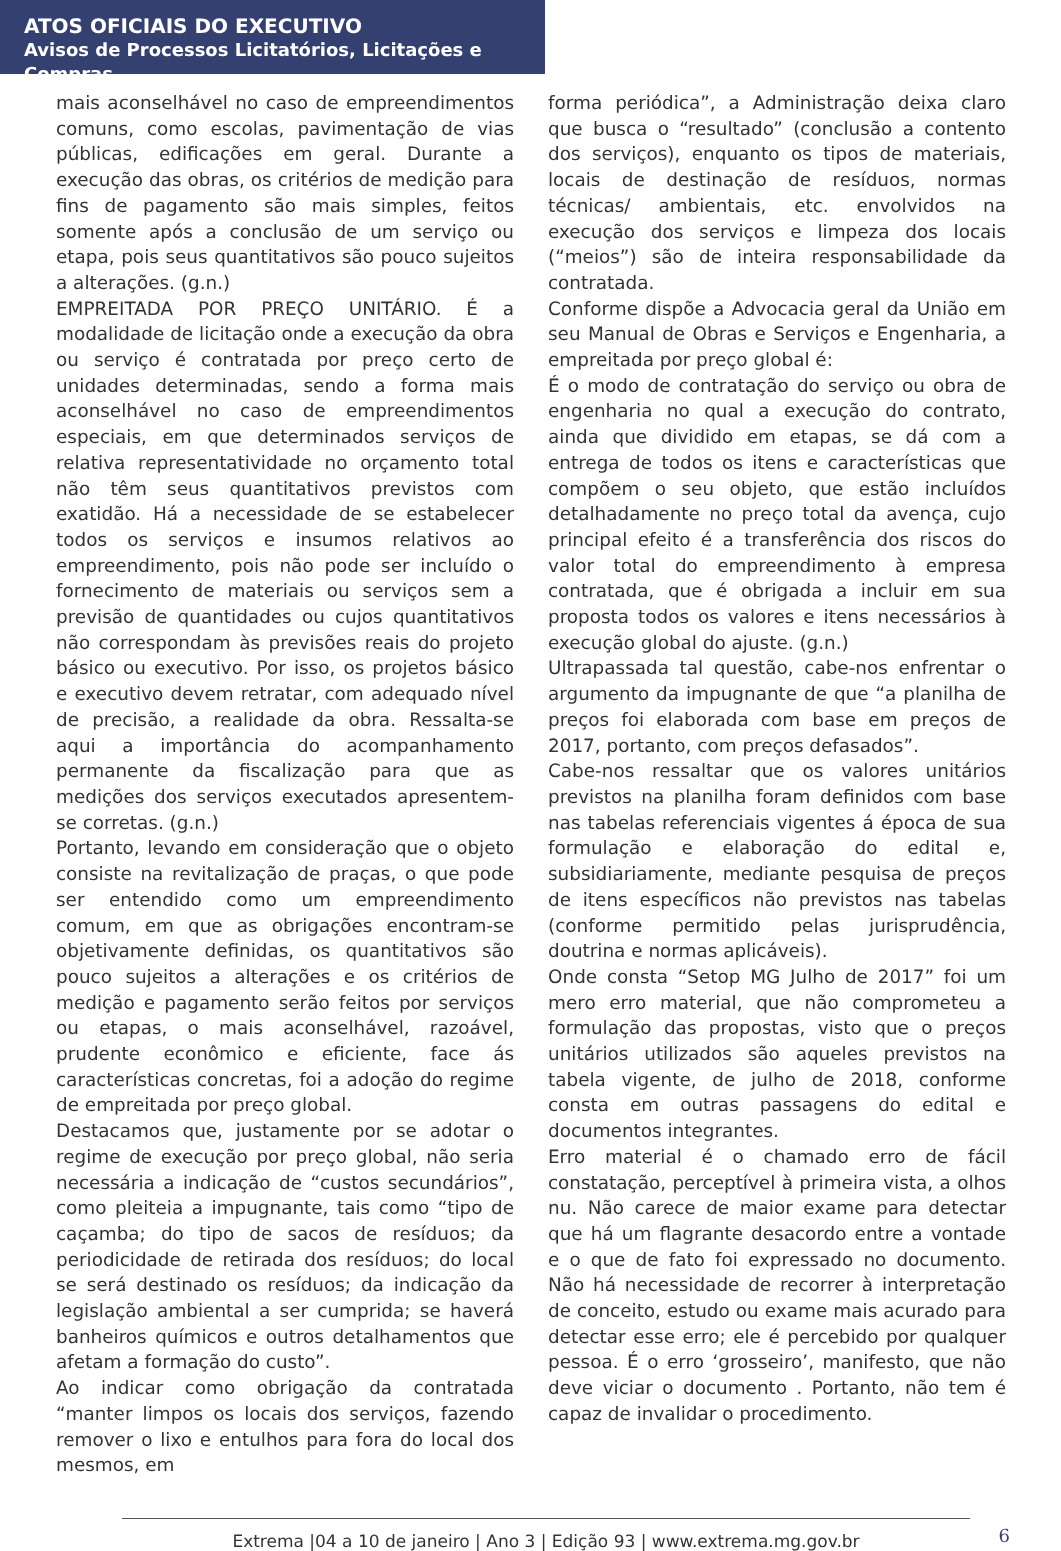ATOS OFICIAIS DO EXECUTIVO
Avisos de Processos Licitatórios, Licitações e Compras
mais aconselhável no caso de empreendimentos comuns, como escolas, pavimentação de vias públicas, edificações em geral. Durante a execução das obras, os critérios de medição para fins de pagamento são mais simples, feitos somente após a conclusão de um serviço ou etapa, pois seus quantitativos são pouco sujeitos a alterações. (g.n.)
EMPREITADA POR PREÇO UNITÁRIO. É a modalidade de licitação onde a execução da obra ou serviço é contratada por preço certo de unidades determinadas, sendo a forma mais aconselhável no caso de empreendimentos especiais, em que determinados serviços de relativa representatividade no orçamento total não têm seus quantitativos previstos com exatidão. Há a necessidade de se estabelecer todos os serviços e insumos relativos ao empreendimento, pois não pode ser incluído o fornecimento de materiais ou serviços sem a previsão de quantidades ou cujos quantitativos não correspondam às previsões reais do projeto básico ou executivo. Por isso, os projetos básico e executivo devem retratar, com adequado nível de precisão, a realidade da obra. Ressalta-se aqui a importância do acompanhamento permanente da fiscalização para que as medições dos serviços executados apresentem-se corretas. (g.n.)
Portanto, levando em consideração que o objeto consiste na revitalização de praças, o que pode ser entendido como um empreendimento comum, em que as obrigações encontram-se objetivamente definidas, os quantitativos são pouco sujeitos a alterações e os critérios de medição e pagamento serão feitos por serviços ou etapas, o mais aconselhável, razoável, prudente econômico e eficiente, face ás características concretas, foi a adoção do regime de empreitada por preço global.
Destacamos que, justamente por se adotar o regime de execução por preço global, não seria necessária a indicação de “custos secundários”, como pleiteia a impugnante, tais como “tipo de caçamba; do tipo de sacos de resíduos; da periodicidade de retirada dos resíduos; do local se será destinado os resíduos; da indicação da legislação ambiental a ser cumprida; se haverá banheiros químicos e outros detalhamentos que afetam a formação do custo”.
Ao indicar como obrigação da contratada “manter limpos os locais dos serviços, fazendo remover o lixo e entulhos para fora do local dos mesmos, em
forma periódica”, a Administração deixa claro que busca o “resultado” (conclusão a contento dos serviços), enquanto os tipos de materiais, locais de destinação de resíduos, normas técnicas/ ambientais, etc. envolvidos na execução dos serviços e limpeza dos locais (“meios”) são de inteira responsabilidade da contratada.
Conforme dispõe a Advocacia geral da União em seu Manual de Obras e Serviços e Engenharia, a empreitada por preço global é:
É o modo de contratação do serviço ou obra de engenharia no qual a execução do contrato, ainda que dividido em etapas, se dá com a entrega de todos os itens e características que compõem o seu objeto, que estão incluídos detalhadamente no preço total da avença, cujo principal efeito é a transferência dos riscos do valor total do empreendimento à empresa contratada, que é obrigada a incluir em sua proposta todos os valores e itens necessários à execução global do ajuste. (g.n.)
Ultrapassada tal questão, cabe-nos enfrentar o argumento da impugnante de que “a planilha de preços foi elaborada com base em preços de 2017, portanto, com preços defasados”.
Cabe-nos ressaltar que os valores unitários previstos na planilha foram definidos com base nas tabelas referenciais vigentes á época de sua formulação e elaboração do edital e, subsidiariamente, mediante pesquisa de preços de itens específicos não previstos nas tabelas (conforme permitido pelas jurisprudência, doutrina e normas aplicáveis).
Onde consta “Setop MG Julho de 2017” foi um mero erro material, que não comprometeu a formulação das propostas, visto que o preços unitários utilizados são aqueles previstos na tabela vigente, de julho de 2018, conforme consta em outras passagens do edital e documentos integrantes.
Erro material é o chamado erro de fácil constatação, perceptível à primeira vista, a olhos nu. Não carece de maior exame para detectar que há um flagrante desacordo entre a vontade e o que de fato foi expressado no documento. Não há necessidade de recorrer à interpretação de conceito, estudo ou exame mais acurado para detectar esse erro; ele é percebido por qualquer pessoa. É o erro ‘grosseiro’, manifesto, que não deve viciar o documento . Portanto, não tem é capaz de invalidar o procedimento.
Extrema |04 a 10 de janeiro | Ano 3 | Edição 93 | www.extrema.mg.gov.br
6